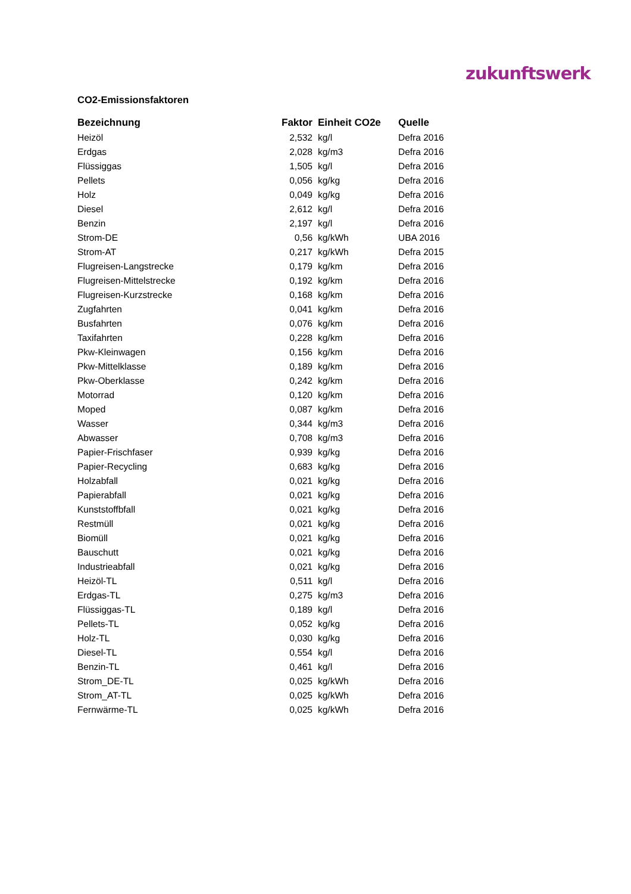zukunftswerk
CO2-Emissionsfaktoren
| Bezeichnung | Faktor | Einheit CO2e | Quelle |
| --- | --- | --- | --- |
| Heizöl | 2,532 | kg/l | Defra 2016 |
| Erdgas | 2,028 | kg/m3 | Defra 2016 |
| Flüssiggas | 1,505 | kg/l | Defra 2016 |
| Pellets | 0,056 | kg/kg | Defra 2016 |
| Holz | 0,049 | kg/kg | Defra 2016 |
| Diesel | 2,612 | kg/l | Defra 2016 |
| Benzin | 2,197 | kg/l | Defra 2016 |
| Strom-DE | 0,56 | kg/kWh | UBA 2016 |
| Strom-AT | 0,217 | kg/kWh | Defra 2015 |
| Flugreisen-Langstrecke | 0,179 | kg/km | Defra 2016 |
| Flugreisen-Mittelstrecke | 0,192 | kg/km | Defra 2016 |
| Flugreisen-Kurzstrecke | 0,168 | kg/km | Defra 2016 |
| Zugfahrten | 0,041 | kg/km | Defra 2016 |
| Busfahrten | 0,076 | kg/km | Defra 2016 |
| Taxifahrten | 0,228 | kg/km | Defra 2016 |
| Pkw-Kleinwagen | 0,156 | kg/km | Defra 2016 |
| Pkw-Mittelklasse | 0,189 | kg/km | Defra 2016 |
| Pkw-Oberklasse | 0,242 | kg/km | Defra 2016 |
| Motorrad | 0,120 | kg/km | Defra 2016 |
| Moped | 0,087 | kg/km | Defra 2016 |
| Wasser | 0,344 | kg/m3 | Defra 2016 |
| Abwasser | 0,708 | kg/m3 | Defra 2016 |
| Papier-Frischfaser | 0,939 | kg/kg | Defra 2016 |
| Papier-Recycling | 0,683 | kg/kg | Defra 2016 |
| Holzabfall | 0,021 | kg/kg | Defra 2016 |
| Papierabfall | 0,021 | kg/kg | Defra 2016 |
| Kunststoffbfall | 0,021 | kg/kg | Defra 2016 |
| Restmüll | 0,021 | kg/kg | Defra 2016 |
| Biomüll | 0,021 | kg/kg | Defra 2016 |
| Bauschutt | 0,021 | kg/kg | Defra 2016 |
| Industrieabfall | 0,021 | kg/kg | Defra 2016 |
| Heizöl-TL | 0,511 | kg/l | Defra 2016 |
| Erdgas-TL | 0,275 | kg/m3 | Defra 2016 |
| Flüssiggas-TL | 0,189 | kg/l | Defra 2016 |
| Pellets-TL | 0,052 | kg/kg | Defra 2016 |
| Holz-TL | 0,030 | kg/kg | Defra 2016 |
| Diesel-TL | 0,554 | kg/l | Defra 2016 |
| Benzin-TL | 0,461 | kg/l | Defra 2016 |
| Strom_DE-TL | 0,025 | kg/kWh | Defra 2016 |
| Strom_AT-TL | 0,025 | kg/kWh | Defra 2016 |
| Fernwärme-TL | 0,025 | kg/kWh | Defra 2016 |